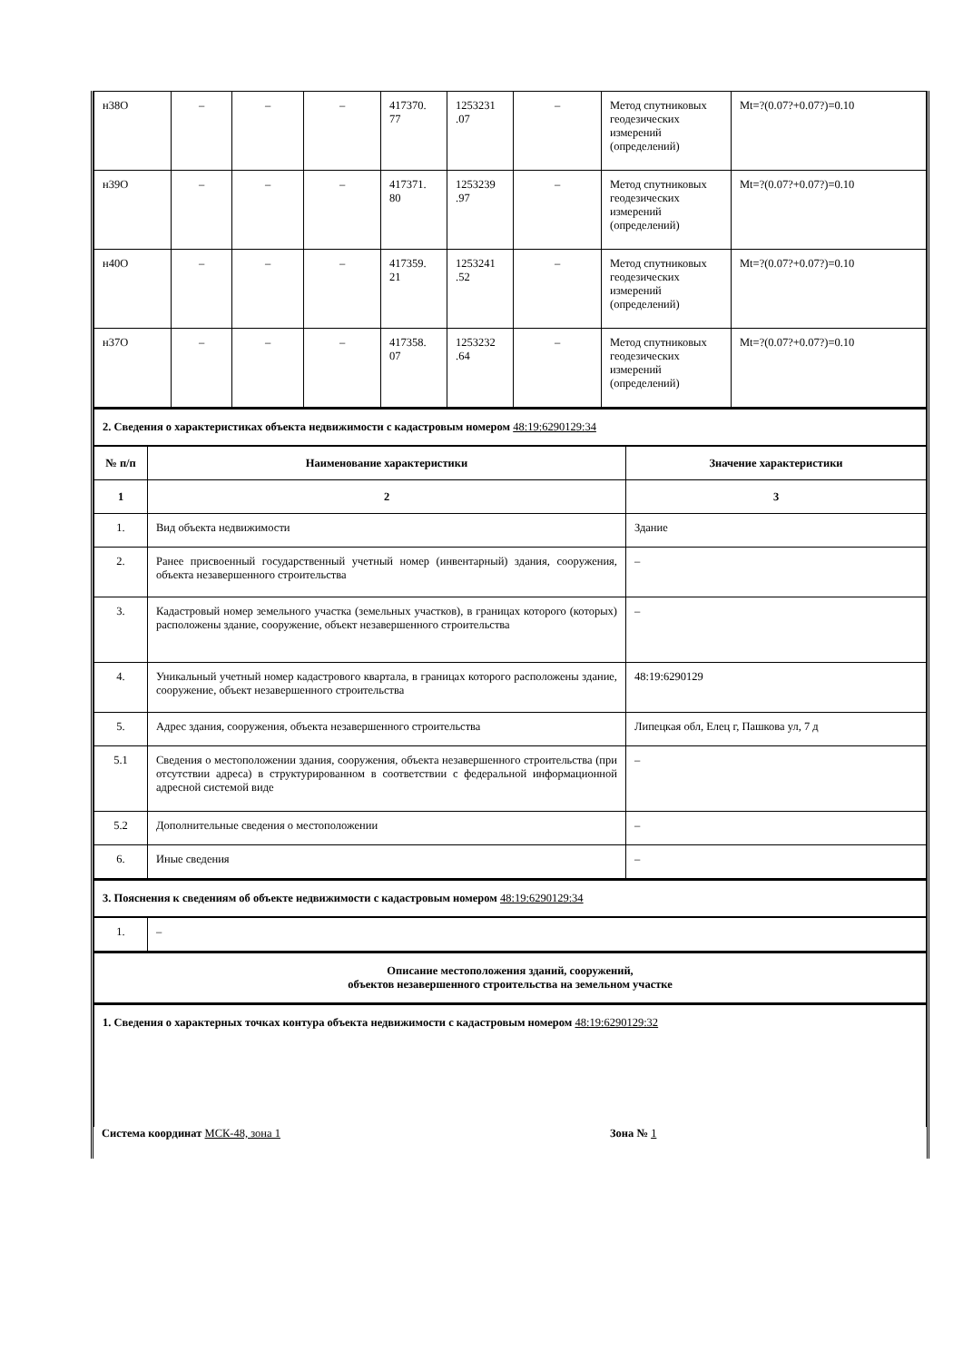| н38О | – | – | – | 417370. 77 | 1253231 .07 | – | Метод спутниковых геодезических измерений (определений) | Mt=?(0.07?+0.07?)=0.10 |
| н39О | – | – | – | 417371. 80 | 1253239 .97 | – | Метод спутниковых геодезических измерений (определений) | Mt=?(0.07?+0.07?)=0.10 |
| н40О | – | – | – | 417359. 21 | 1253241 .52 | – | Метод спутниковых геодезических измерений (определений) | Mt=?(0.07?+0.07?)=0.10 |
| н37О | – | – | – | 417358. 07 | 1253232 .64 | – | Метод спутниковых геодезических измерений (определений) | Mt=?(0.07?+0.07?)=0.10 |
2. Сведения о характеристиках объекта недвижимости с кадастровым номером 48:19:6290129:34
| № п/п | Наименование характеристики | Значение характеристики |
| --- | --- | --- |
| 1 | 2 | 3 |
| 1. | Вид объекта недвижимости | Здание |
| 2. | Ранее присвоенный государственный учетный номер (инвентарный) здания, сооружения, объекта незавершенного строительства | – |
| 3. | Кадастровый номер земельного участка (земельных участков), в границах которого (которых) расположены здание, сооружение, объект незавершенного строительства | – |
| 4. | Уникальный учетный номер кадастрового квартала, в границах которого расположены здание, сооружение, объект незавершенного строительства | 48:19:6290129 |
| 5. | Адрес здания, сооружения, объекта незавершенного строительства | Липецкая обл, Елец г, Пашкова ул, 7 д |
| 5.1 | Сведения о местоположении здания, сооружения, объекта незавершенного строительства (при отсутствии адреса) в структурированном в соответствии с федеральной информационной адресной системой виде | – |
| 5.2 | Дополнительные сведения о местоположении | – |
| 6. | Иные сведения | – |
3. Пояснения к сведениям об объекте недвижимости с кадастровым номером 48:19:6290129:34
| 1. | – |
Описание местоположения зданий, сооружений,
объектов незавершенного строительства на земельном участке
1. Сведения о характерных точках контура объекта недвижимости с кадастровым номером 48:19:6290129:32
Система координат МСК-48, зона 1 Зона № 1